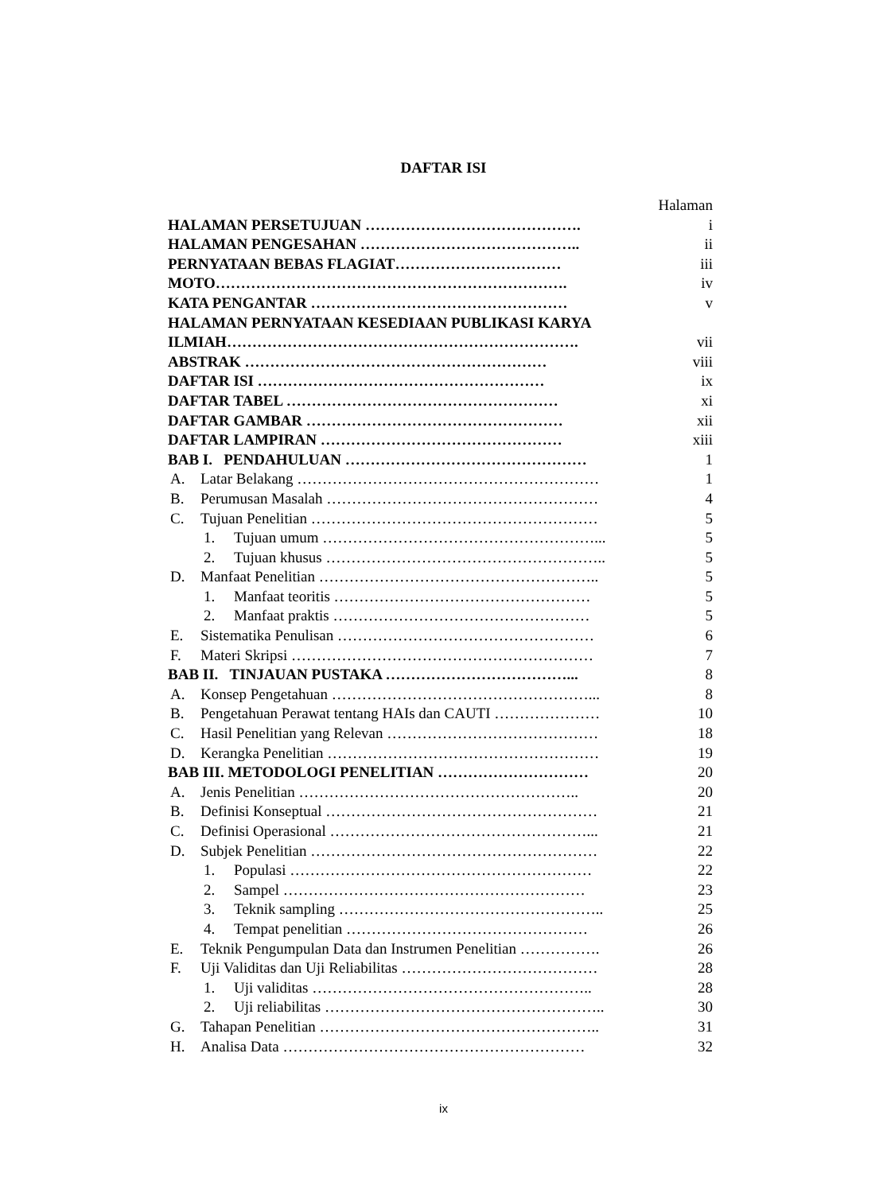DAFTAR ISI
Halaman
HALAMAN PERSETUJUAN ……………………………………. i
HALAMAN PENGESAHAN …………………………………….. ii
PERNYATAAN BEBAS FLAGIAT…………………………… iii
MOTO……………………………………………………………. iv
KATA PENGANTAR …………………………………………… v
HALAMAN PERNYATAAN KESEDIAAN PUBLIKASI KARYA
ILMIAH……………………………………………………………. vii
ABSTRAK …………………………………………………… viii
DAFTAR ISI ………………………………………………… ix
DAFTAR TABEL ……………………………………………… xi
DAFTAR GAMBAR …………………………………………… xii
DAFTAR LAMPIRAN ………………………………………… xiii
BAB I. PENDAHULUAN ………………………………………… 1
A. Latar Belakang …………………………………………………… 1
B. Perumusan Masalah ……………………………………………… 4
C. Tujuan Penelitian ………………………………………………… 5
1. Tujuan umum ………………………………………………... 5
2. Tujuan khusus ……………………………………………….. 5
D. Manfaat Penelitian ……………………………………………….. 5
1. Manfaat teoritis …………………………………………… 5
2. Manfaat praktis …………………………………………… 5
E. Sistematika Penulisan …………………………………………… 6
F. Materi Skripsi …………………………………………………… 7
BAB II. TINJAUAN PUSTAKA ………………………………... 8
A. Konsep Pengetahuan ……………………………………………... 8
B. Pengetahuan Perawat tentang HAIs dan CAUTI ………………… 10
C. Hasil Penelitian yang Relevan …………………………………… 18
D. Kerangka Penelitian ……………………………………………… 19
BAB III. METODOLOGI PENELITIAN ………………………… 20
A. Jenis Penelitian ……………………………………………….. 20
B. Definisi Konseptual ……………………………………………… 21
C. Definisi Operasional ……………………………………………... 21
D. Subjek Penelitian ………………………………………………… 22
1. Populasi …………………………………………………… 22
2. Sampel …………………………………………………… 23
3. Teknik sampling …………………………………………….. 25
4. Tempat penelitian ………………………………………… 26
E. Teknik Pengumpulan Data dan Instrumen Penelitian …………….
26
F. Uji Validitas dan Uji Reliabilitas ………………………………… 28
1. Uji validitas ……………………………………………….. 28
2. Uji reliabilitas ……………………………………………….. 30
G. Tahapan Penelitian ……………………………………………….. 31
H. Analisa Data …………………………………………………… 32
ix